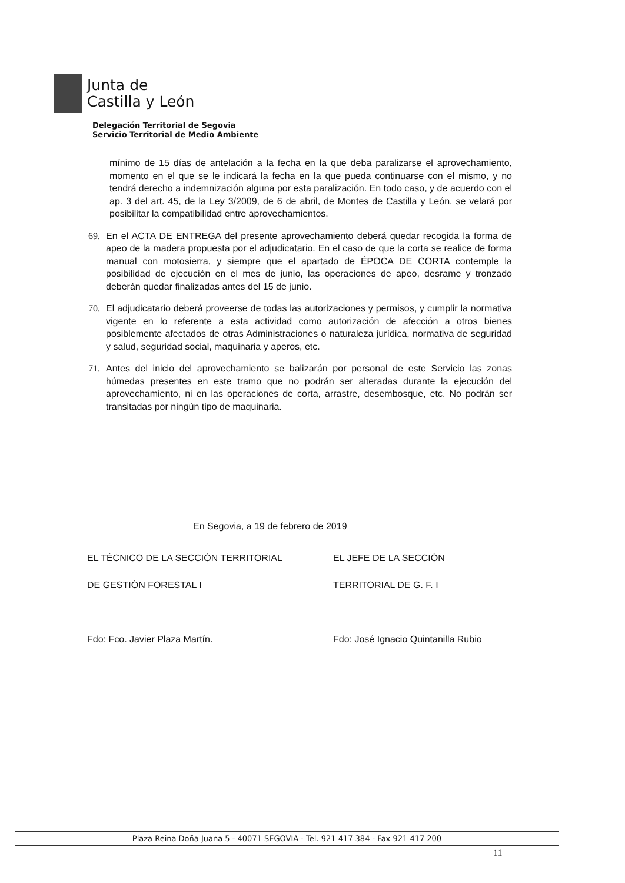Junta de
Castilla y León
Delegación Territorial de Segovia
Servicio Territorial de Medio Ambiente
mínimo de 15 días de antelación a la fecha en la que deba paralizarse el aprovechamiento, momento en el que se le indicará la fecha en la que pueda continuarse con el mismo, y no tendrá derecho a indemnización alguna por esta paralización. En todo caso, y de acuerdo con el ap. 3 del art. 45, de la Ley 3/2009, de 6 de abril, de Montes de Castilla y León, se velará por posibilitar la compatibilidad entre aprovechamientos.
69. En el ACTA DE ENTREGA del presente aprovechamiento deberá quedar recogida la forma de apeo de la madera propuesta por el adjudicatario. En el caso de que la corta se realice de forma manual con motosierra, y siempre que el apartado de ÉPOCA DE CORTA contemple la posibilidad de ejecución en el mes de junio, las operaciones de apeo, desrame y tronzado deberán quedar finalizadas antes del 15 de junio.
70. El adjudicatario deberá proveerse de todas las autorizaciones y permisos, y cumplir la normativa vigente en lo referente a esta actividad como autorización de afección a otros bienes posiblemente afectados de otras Administraciones o naturaleza jurídica, normativa de seguridad y salud, seguridad social, maquinaria y aperos, etc.
71. Antes del inicio del aprovechamiento se balizarán por personal de este Servicio las zonas húmedas presentes en este tramo que no podrán ser alteradas durante la ejecución del aprovechamiento, ni en las operaciones de corta, arrastre, desembosque, etc. No podrán ser transitadas por ningún tipo de maquinaria.
En Segovia, a 19 de febrero de 2019
EL TÉCNICO DE LA SECCIÓN TERRITORIAL
DE GESTIÓN FORESTAL I
Fdo: Fco. Javier Plaza Martín.
EL JEFE DE LA SECCIÓN
TERRITORIAL DE G. F. I
Fdo: José Ignacio Quintanilla Rubio
Plaza Reina Doña Juana 5 - 40071 SEGOVIA - Tel. 921 417 384 - Fax 921 417 200
11